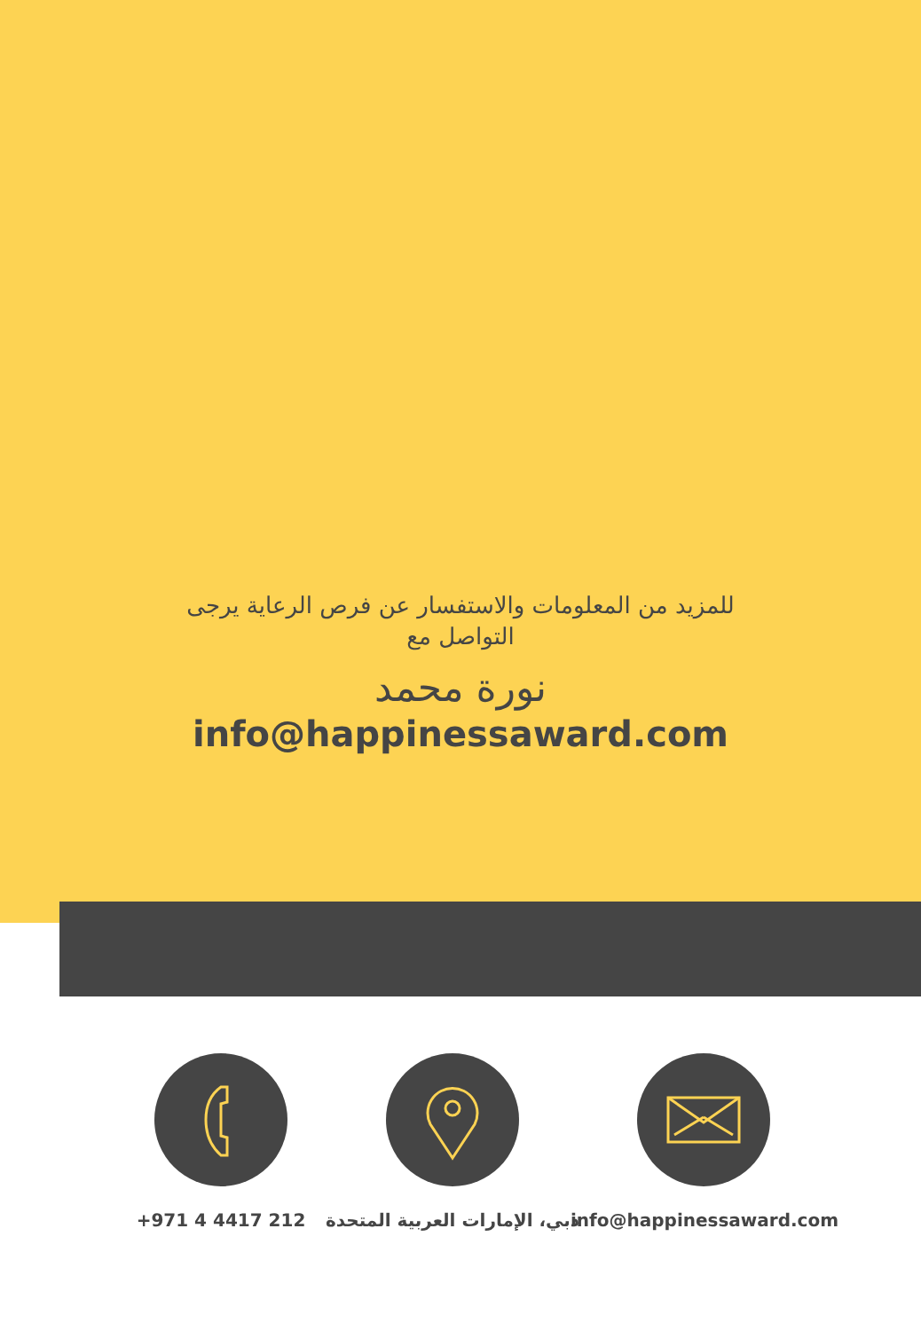للمزيد من المعلومات والاستفسار عن فرص الرعاية يرجى التواصل مع
نورة محمد
info@happinessaward.com
+971 4 4417 212 دبي، الإمارات العربية المتحدة info@happinessaward.com